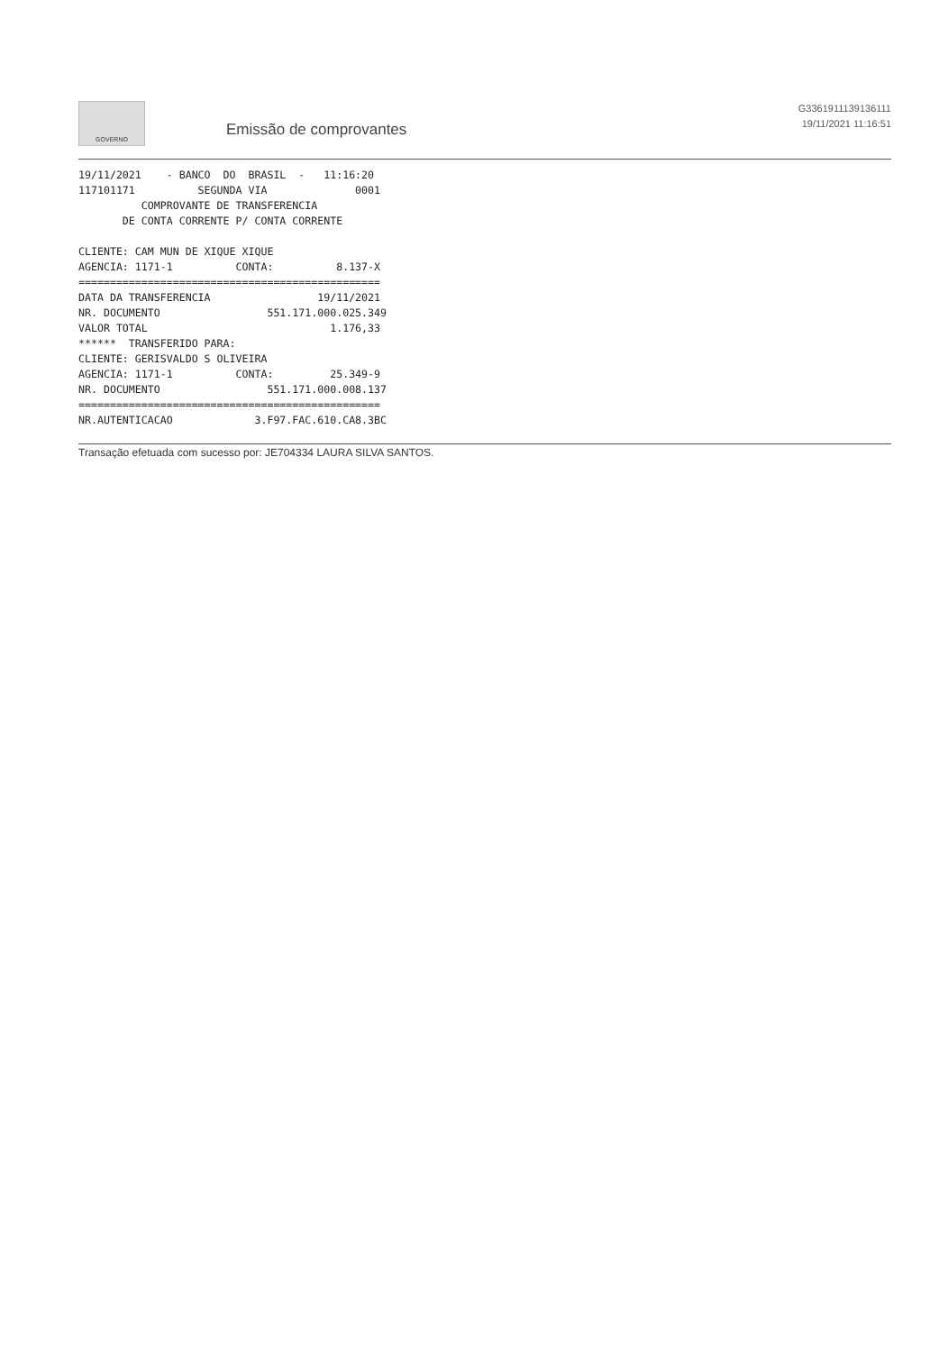GOVERNO
Emissão de comprovantes
G3361911139136111
19/11/2021 11:16:51
19/11/2021    - BANCO  DO  BRASIL  -   11:16:20
117101171          SEGUNDA VIA              0001
          COMPROVANTE DE TRANSFERENCIA
       DE CONTA CORRENTE P/ CONTA CORRENTE

CLIENTE: CAM MUN DE XIQUE XIQUE
AGENCIA: 1171-1          CONTA:          8.137-X
================================================
DATA DA TRANSFERENCIA                 19/11/2021
NR. DOCUMENTO                 551.171.000.025.349
VALOR TOTAL                             1.176,33
******  TRANSFERIDO PARA:
CLIENTE: GERISVALDO S OLIVEIRA
AGENCIA: 1171-1          CONTA:         25.349-9
NR. DOCUMENTO                 551.171.000.008.137
================================================
NR.AUTENTICACAO             3.F97.FAC.610.CA8.3BC
Transação efetuada com sucesso por: JE704334 LAURA SILVA SANTOS.